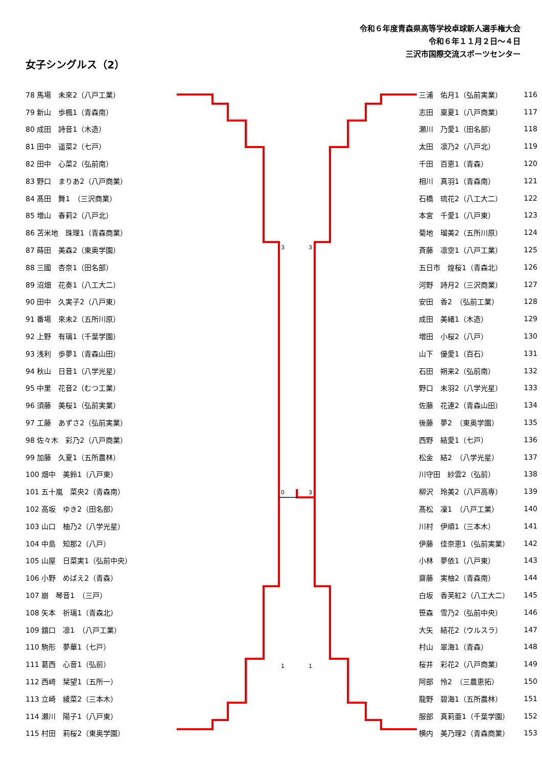令和６年度青森県高等学校卓球新人選手権大会
令和６年１１月２日～４日
三沢市国際交流スポーツセンター
女子シングルス（2）
| 78 馬場 未來2（八戸工業） |
| 79 新山 歩楓1（青森南） |
| 80 成田 詩音1（木造） |
| 81 田中 遥菜2（七戸） |
| 82 田中 心菜2（弘前南） |
| 83 野口 まりあ2（八戸商業） |
| 84 髙田 舞1 （三沢商業） |
| 85 増山 春莉2（八戸北） |
| 86 苫米地 珠理1（青森商業） |
| 87 蒔田 美森2（東奥学園） |
| 88 三國 杏奈1（田名部） |
| 89 沼畑 花奏1（八工大二） |
| 90 田中 久実子2（八戸東） |
| 91 番場 來未2（五所川原） |
| 92 上野 有璃1（千葉学園） |
| 93 浅利 歩夢1（青森山田） |
| 94 秋山 日音1（八学光星） |
| 95 中里 花音2（むつ工業） |
| 96 須藤 美桜1（弘前実業） |
| 97 工藤 あずさ2（弘前実業） |
| 98 佐々木 彩乃2（八戸商業） |
| 99 加藤 久夏1（五所農林） |
| 100 畑中 美鈴1（八戸東） |
| 101 五十嵐 菜央2（青森南） |
| 102 高坂 ゆき2（田名部） |
| 103 山口 柚乃2（八学光星） |
| 104 中島 知那2（八戸） |
| 105 山屋 日菜実1（弘前中央） |
| 106 小野 めばえ2（青森） |
| 107 崩 琴音1 （三戸） |
| 108 矢本 祈璃1（青森北） |
| 109 舘口 凛1 （八戸工業） |
| 110 駒形 夢華1（七戸） |
| 111 葛西 心音1（弘前） |
| 112 西﨑 栞望1（五所一） |
| 113 立崎 綾菜2（三本木） |
| 114 瀬川 陽子1（八戸東） |
| 115 村田 莉桜2（東奥学園） |
0
3
3
3
1
1
| 三浦 佑月1（弘前実業） | 116 |
| 志田 稟夏1（八戸商業） | 117 |
| 瀬川 乃愛1（田名部） | 118 |
| 太田 凛乃2（八戸北） | 119 |
| 千田 百恵1（青森） | 120 |
| 相川 真羽1（青森南） | 121 |
| 石橋 琉花2（八工大二） | 122 |
| 本宮 千愛1（八戸東） | 123 |
| 菊地 瑠美2（五所川原） | 124 |
| 斉藤 凛空1（八戸工業） | 125 |
| 五日市 煌桜1（青森北） | 126 |
| 河野 詩月2（三沢商業） | 127 |
| 安田 香2 （弘前工業） | 128 |
| 成田 美緒1（木造） | 129 |
| 増田 小桜2（八戸） | 130 |
| 山下 優愛1（百石） | 131 |
| 石田 朔来2（弘前南） | 132 |
| 野口 未羽2（八学光星） | 133 |
| 佐藤 花連2（青森山田） | 134 |
| 後藤 夢2 （東奥学園） | 135 |
| 西野 結愛1（七戸） | 136 |
| 松金 結2 （八学光星） | 137 |
| 川守田 紗雲2（弘前） | 138 |
| 柳沢 玲美2（八戸高専） | 139 |
| 髙松 凜1 （八戸工業） | 140 |
| 川村 伊順1（三本木） | 141 |
| 伊藤 佳奈恵1（弘前実業） | 142 |
| 小林 夢依1（八戸東） | 143 |
| 齋藤 実柚2（青森南） | 144 |
| 白坂 香芙紅2（八工大二） | 145 |
| 笹森 雪乃2（弘前中央） | 146 |
| 大矢 結花2（ウルスラ） | 147 |
| 村山 翠海1（青森） | 148 |
| 桜井 彩花2（八戸商業） | 149 |
| 阿部 怜2 （三農恵拓） | 150 |
| 龍野 碧海1（五所農林） | 151 |
| 服部 真莉亜1（千葉学園） | 152 |
| 横内 美乃理2（青森商業） | 153 |